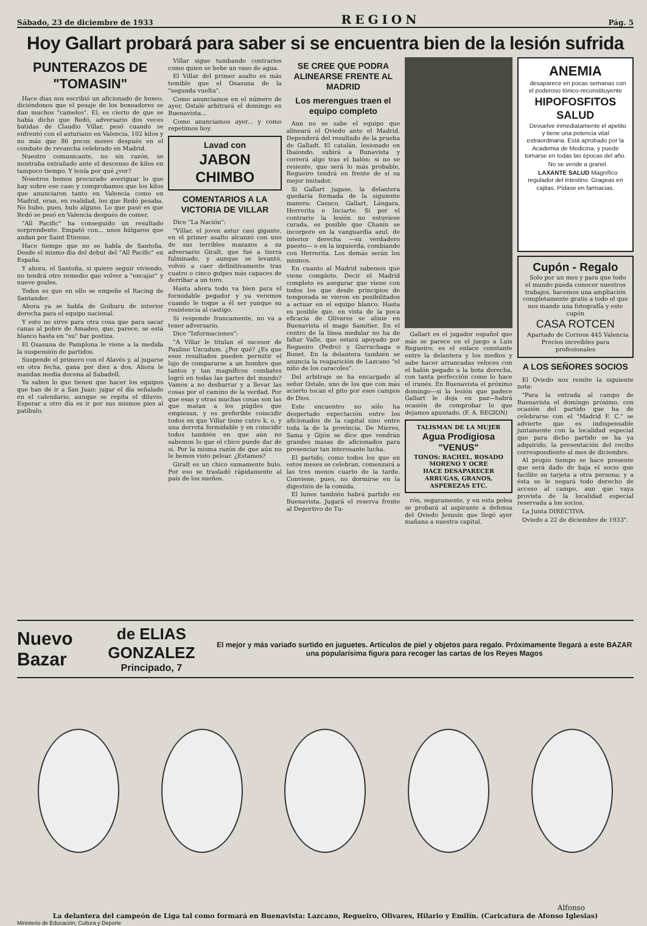Sábado, 23 de diciembre de 1933 REGION Pág. 5
Hoy Gallart probará para saber si se encuentra bien de la lesión sufrida
PUNTERAZOS DE "TOMASIN"
Hace días nos escribió un aficionado de boxeo, diciéndonos que el pesaje de los boxeadores se dan muchos "camelos". El, es cierto de que se había dicho que Redó, adversario dos veces batidas de Claudio Villar, pesó cuando se enfrentó con el asturiano en Valencia, 102 kilos y no más que 86 pocos meses después en el combate de revancha celebrado en Madrid.
Nuestro comunicante, no sin razón, se mostraba extrañado ante el descenso de kilos en tampoco tiempo. Y tenía por qué ¿ver?
Nosotros hemos procurado averiguar lo que hay sobre ese caso y comprobamos que los kilos que anunciaron tanto en Valencia como en Madrid, eran, en realidad, los que Redó pesaba. No hubo, pues, bulo alguno. Lo que pasó es que Redó se pesó en Valencia después de comer.
"All Pacific" ha conseguido un resultado sorprendente. Empató con... unos búlgaros que andan por Saint Etienne.
Hace tiempo que no se habla de Santoña. Desde el mismo día del debut del "All Pacific" en España.
Y ahora, el Santoña, si quiere seguir viviendo, no tendrá otro remedio que volver a "encajar" y nueve goales.
Todos es que en ello se empeñe el Racing de Santander.
Ahora ya se habla de Goiburu de interior derecha para el equipo nacional.
Y esto no sirve para otra cosa que para sacar canas al pobre de Amadeo, que, parece, se está blanco hasta en "su" bar postiza.
El Osasuna de Pamplona le viene a la medida la suspensión de partidos.
Suspende el primero con el Alavés y, al jugarse en otra fecha, gana por diez a dos. Ahora le mandan media docena al Sabadell.
Ya saben lo que tienen que hacer los equipos que han de ir a San Juan: jugar el día señalado en el calendario, aunque se repita el diluvio. Esperar a otro día es ir por sus mismos pies al patíbulo.
Villar sigue tumbando contrarios como quien se bebe un vaso de agua.
El Villar del primer asalto es más temible que el Osasuna de la "segunda vuelta".
Como anunciamos en el número de ayer, Ostalé arbitrará el domingo en Buenavista...
Como anunciamos ayer... y como repetimos hoy.
Lavad con
JABON CHIMBO
COMENTARIOS A LA VICTORIA DE VILLAR
Dice "La Nación":
"Villar, el joven astur casi gigante, en el primer asalto alcanzó con uno de sus terribles mazazos a su adversario Giralt, que fué a tierra fulminado, y aunque se levantó, volvió a caer definitivamente tras cuatro o cinco golpes más capaces de derribar a un toro.
Hasta ahora todo va bien para el formidable pegador y ya veremos cuando le toque a él ser yunque su resistencia al castigo.
Si responde francamente, no va a tener adversario.
Dice "Informaciones":
"A Villar le titulan el sucesor de Paulino Uzcudum. ¿Por qué? ¿Es que esos resultados pueden permitir el lujo de compararse a un hombre que tantos y tan magníficos combates logró en todas las partes del mundo? Vamos a no desbarrar y a llevar las cosas por el camino de la verdad. Por que esas y otras muchas cosas son las que matan a los púgiles que empiezan, y es preferible coincidir todos en que Villar tiene cutro k. o. y una derrota formidable y en coincidir todos también en que aún no sabemos lo que el chico puede dar de sí. Por la misma razón de que aún no le hemos visto pelear. ¿Estamos?
Giralt es un chico sumamente bulo. Por eso se trasladó rápidamente al país de los sueños.
SE CREE QUE PODRA ALINEARSE FRENTE AL MADRID
Los merengues traen el equipo completo
Aun no se sabe el equipo que alineará el Oviedo ante el Madrid. Dependerá del resultado de la prueba de Galladt. El catalán, lesionado en Ibaiondo, subirá a Bunavista y correrá algo tras el balón: si no se resiente, que será lo más probable, Regueiro tendrá en frente de sí su mejor imitador.
Si Gallart jugase, la delantera quedaría formada de la siguiente manera: Casuco, Gallart, Lángara, Herrerita e Inciarte. Si por el contrario la lesión no estuviese curada, es posible que Chanín se incorpore en la vanguardia azul, de interior derecha —su verdadero puesto— o en la izquierda, combiando con Herrerita. Los demás serán los mismos.
En cuanto al Madrid sabemos que viene completo. Decir el Madrid completo es asegurar que viene con todos los que desde principios de temporada se vieron en posibilitados a actuar en el equipo blanco. Hasta es posible que, en vista de la poca eficacia de Olivares se alinie en Buenavista el mago Samitier. En el centro de la línea medular no ha de faltar Valle, que estará apoyado por Regueiro (Pedro) y Gurruchaga o Bonet. En la delantera también se anuncia la reaparición de Lazcano "el niño de los caracoles".
Del arbitraje se ha encargado al señor Ostale, uno de los que con más acierto tocan el pito por esos campos de Dios.
Este encuentro no sólo ha despertado expectación entre los aficionados de la capital sino entre toda la de la provincia. De Mieres, Sama y Gijón se dice que vendrán grandes masas de aficionados para presenciar tan interesante lucha.
El partido, como todos los que en estos meses se celebran, comenzará a las tres menos cuarto de la tarde. Conviene, pues, no dormirse en la digestión de la comida.
El lunes también habrá partido en Buenavista. Jugará el reserva frente al Deportivo de Tu-
Gallart es el jugador español que más se parece en el juego a Luis Regueiro; es el enlace constante entre la delantera y los medios y sabe hacer arrancadas veloces con el balón pegado a la bota derecha, con tanta perfección como lo hace el irunés. En Buenavista el próximo domingo—si la lesión que padece Gallart le deja en paz—habrá ocasión de comprobar lo que dejamos apuntado. (F. A. REGION)
TALISMAN DE LA MUJER
Agua Prodigiosa "VENUS"
TONOS: RACHEL, ROSADO MORENO Y OCRE
HACE DESAPARECER ARRUGAS, GRANOS, ASPEREZAS ETC.
rón, seguramente, y en esta pelea se probará al aspirante a defensa del Oviedo Jesusín que llegó ayer mañana a nuestra capital.
ANEMIA
desaparece en pocas semanas con el poderoso tónico-reconstituyente
HIPOFOSFITOS SALUD
Devuelve inmediatamente el apetito y tiene una potencia vital extraordinaria. Está aprobado por la Academia de Medicina, y puede tomarse en todas las épocas del año.
No se vende a granel.
LAXANTE SALUD Magnífico regulador del intestino. Grageas en cajitas. Pídase en farmacias.
Cupón - Regalo
Solo por un mes y para que todo el mundo pueda conocer nuestros trabajos, hacemos una ampliación completamente gratis a todo el que nos mande una fotografía y este cupón
CASA ROTCEN
Apartado de Correos 445 Valencia
Precios increíbles para profesionales
A LOS SEÑORES SOCIOS
El Oviedo nos remite la siguiente nota:
"Para la entrada al campo de Buenavista el domingo próximo, con ocasión del partido que ha de celebrarse con el "Madrid F. C." se advierte que es indispensable juntamente con la localidad especial que para dicho partido se ha ya adquirido, la presentación del recibo correspondiente al mes de diciembre.
Al propio tiempo se hace presente que será dado de baja el socio que facilite su tarjeta a otra persona; y a ésta se le negará todo derecho de acceso al campo, aun que vaya provista de la localidad especial reservada a los socios.
La Junta DIRECTIVA.
Oviedo a 22 de diciembre de 1933".
Nuevo Bazar
de ELIAS GONZALEZ
Principado, 7
El mejor y más variado surtido en juguetes. Artículos de piel y objetos para regalo. Próximamente llegará a este BAZAR una popularísima figura para recoger las cartas de los Reyes Magos
Alfonso
La delantera del campeón de Liga tal como formará en Buenavista: Lazcano, Regueiro, Olivares, Hilario y Emilín. (Caricatura de Afonso Iglesias)
Ministerio de Educación, Cultura y Deporte